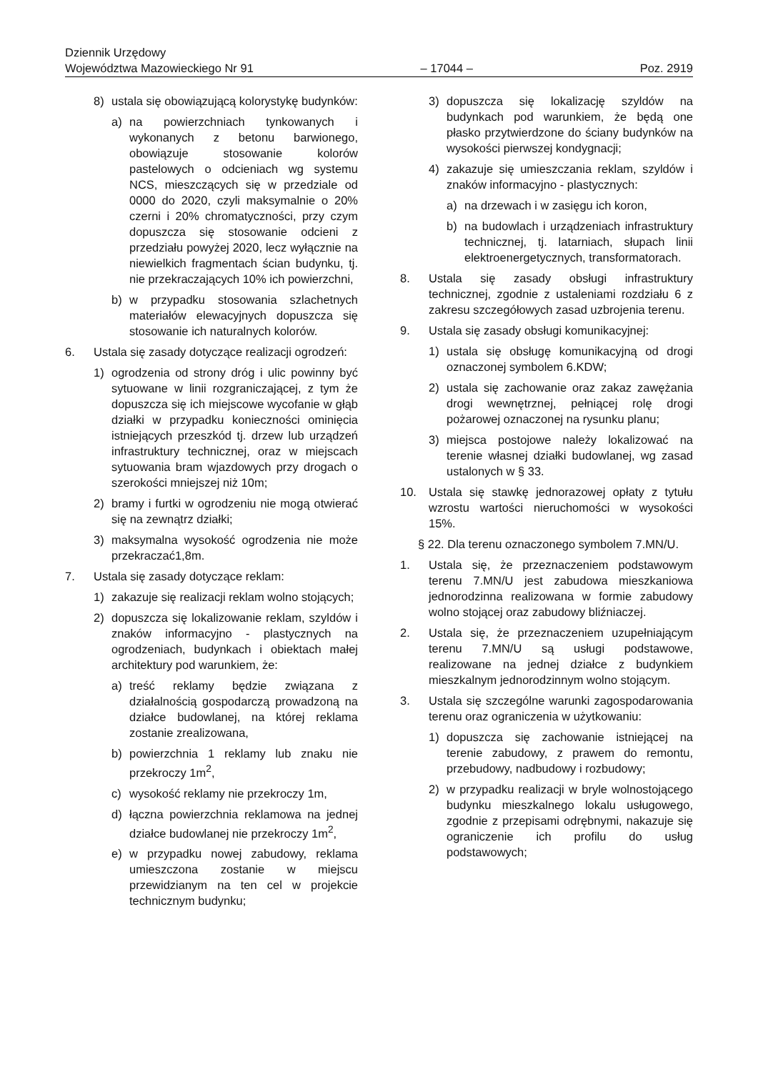Dziennik Urzędowy
Województwa Mazowieckiego Nr 91
– 17044 –
Poz. 2919
8) ustala się obowiązującą kolorystykę budynków:
a) na powierzchniach tynkowanych i wykonanych z betonu barwionego, obowiązuje stosowanie kolorów pastelowych o odcieniach wg systemu NCS, mieszczących się w przedziale od 0000 do 2020, czyli maksymalnie o 20% czerni i 20% chromatyczności, przy czym dopuszcza się stosowanie odcieni z przedziału powyżej 2020, lecz wyłącznie na niewielkich fragmentach ścian budynku, tj. nie przekraczających 10% ich powierzchni,
b) w przypadku stosowania szlachetnych materiałów elewacyjnych dopuszcza się stosowanie ich naturalnych kolorów.
6. Ustala się zasady dotyczące realizacji ogrodzeń:
1) ogrodzenia od strony dróg i ulic powinny być sytuowane w linii rozgraniczającej, z tym że dopuszcza się ich miejscowe wycofanie w głąb działki w przypadku konieczności ominięcia istniejących przeszkód tj. drzew lub urządzeń infrastruktury technicznej, oraz w miejscach sytuowania bram wjazdowych przy drogach o szerokości mniejszej niż 10m;
2) bramy i furtki w ogrodzeniu nie mogą otwierać się na zewnątrz działki;
3) maksymalna wysokość ogrodzenia nie może przekraczać1,8m.
7. Ustala się zasady dotyczące reklam:
1) zakazuje się realizacji reklam wolno stojących;
2) dopuszcza się lokalizowanie reklam, szyldów i znaków informacyjno - plastycznych na ogrodzeniach, budynkach i obiektach małej architektury pod warunkiem, że:
a) treść reklamy będzie związana z działalnością gospodarczą prowadzoną na działce budowlanej, na której reklama zostanie zrealizowana,
b) powierzchnia 1 reklamy lub znaku nie przekroczy 1m<sup>2</sup>,
c) wysokość reklamy nie przekroczy 1m,
d) łączna powierzchnia reklamowa na jednej działce budowlanej nie przekroczy 1m<sup>2</sup>,
e) w przypadku nowej zabudowy, reklama umieszczona zostanie w miejscu przewidzianym na ten cel w projekcie technicznym budynku;
3) dopuszcza się lokalizację szyldów na budynkach pod warunkiem, że będą one płasko przytwierdzone do ściany budynków na wysokości pierwszej kondygnacji;
4) zakazuje się umieszczania reklam, szyldów i znaków informacyjno - plastycznych:
a) na drzewach i w zasięgu ich koron,
b) na budowlach i urządzeniach infrastruktury technicznej, tj. latarniach, słupach linii elektroenergetycznych, transformatorach.
8. Ustala się zasady obsługi infrastruktury technicznej, zgodnie z ustaleniami rozdziału 6 z zakresu szczegółowych zasad uzbrojenia terenu.
9. Ustala się zasady obsługi komunikacyjnej:
1) ustala się obsługę komunikacyjną od drogi oznaczonej symbolem 6.KDW;
2) ustala się zachowanie oraz zakaz zawężania drogi wewnętrznej, pełniącej rolę drogi pożarowej oznaczonej na rysunku planu;
3) miejsca postojowe należy lokalizować na terenie własnej działki budowlanej, wg zasad ustalonych w § 33.
10. Ustala się stawkę jednorazowej opłaty z tytułu wzrostu wartości nieruchomości w wysokości 15%.
§ 22. Dla terenu oznaczonego symbolem 7.MN/U.
1. Ustala się, że przeznaczeniem podstawowym terenu 7.MN/U jest zabudowa mieszkaniowa jednorodzinna realizowana w formie zabudowy wolno stojącej oraz zabudowy bliźniaczej.
2. Ustala się, że przeznaczeniem uzupełniającym terenu 7.MN/U są usługi podstawowe, realizowane na jednej działce z budynkiem mieszkalnym jednorodzinnym wolno stojącym.
3. Ustala się szczególne warunki zagospodarowania terenu oraz ograniczenia w użytkowaniu:
1) dopuszcza się zachowanie istniejącej na terenie zabudowy, z prawem do remontu, przebudowy, nadbudowy i rozbudowy;
2) w przypadku realizacji w bryle wolnostojącego budynku mieszkalnego lokalu usługowego, zgodnie z przepisami odrębnymi, nakazuje się ograniczenie ich profilu do usług podstawowych;